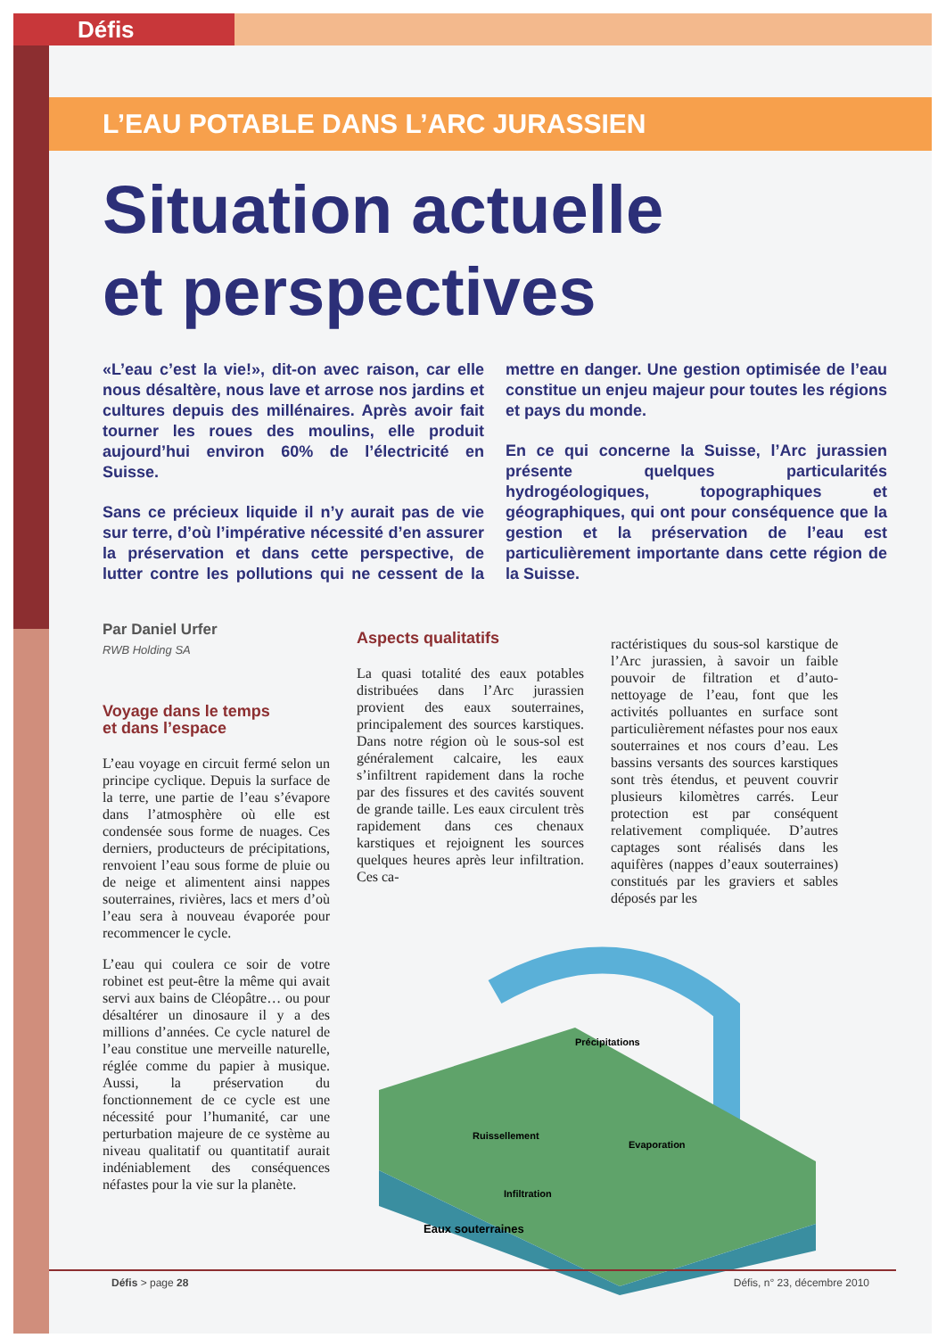Défis
L’EAU POTABLE DANS L’ARC JURASSIEN
Situation actuelle
et perspectives
«L’eau c’est la vie!», dit-on avec raison, car elle nous désaltère, nous lave et arrose nos jardins et cultures depuis des millénaires. Après avoir fait tourner les roues des moulins, elle produit aujourd’hui environ 60% de l’électricité en Suisse.
Sans ce précieux liquide il n’y aurait pas de vie sur terre, d’où l’impérative nécessité d’en assurer la préservation et dans cette perspective, de lutter contre les pollutions qui ne cessent de la mettre en danger. Une gestion optimisée de l’eau constitue un enjeu majeur pour toutes les régions et pays du monde.
En ce qui concerne la Suisse, l’Arc jurassien présente quelques particularités hydrogéologiques, topographiques et géographiques, qui ont pour conséquence que la gestion et la préservation de l’eau est particulièrement importante dans cette région de la Suisse.
Par Daniel Urfer
RWB Holding SA
Voyage dans le temps
et dans l’espace
L’eau voyage en circuit fermé selon un principe cyclique. Depuis la surface de la terre, une partie de l’eau s’évapore dans l’atmosphère où elle est condensée sous forme de nuages. Ces derniers, producteurs de précipitations, renvoient l’eau sous forme de pluie ou de neige et alimentent ainsi nappes souterraines, rivières, lacs et mers d’où l’eau sera à nouveau évaporée pour recommencer le cycle.
L’eau qui coulera ce soir de votre robinet est peut-être la même qui avait servi aux bains de Cléopâtre… ou pour désaltérer un dinosaure il y a des millions d’années. Ce cycle naturel de l’eau constitue une merveille naturelle, réglée comme du papier à musique. Aussi, la préservation du fonctionnement de ce cycle est une nécessité pour l’humanité, car une perturbation majeure de ce système au niveau qualitatif ou quantitatif aurait indéniablement des conséquences néfastes pour la vie sur la planète.
Aspects qualitatifs
La quasi totalité des eaux potables distribuées dans l’Arc jurassien provient des eaux souterraines, principalement des sources karstiques. Dans notre région où le sous-sol est généralement calcaire, les eaux s’infiltrent rapidement dans la roche par des fissures et des cavités souvent de grande taille. Les eaux circulent très rapidement dans ces chenaux karstiques et rejoignent les sources quelques heures après leur infiltration. Ces ca-
ractéristiques du sous-sol karstique de l’Arc jurassien, à savoir un faible pouvoir de filtration et d’auto-nettoyage de l’eau, font que les activités polluantes en surface sont particulièrement néfastes pour nos eaux souterraines et nos cours d’eau. Les bassins versants des sources karstiques sont très étendus, et peuvent couvrir plusieurs kilomètres carrés. Leur protection est par conséquent relativement compliquée. D’autres captages sont réalisés dans les aquifères (nappes d’eaux souterraines) constitués par les graviers et sables déposés par les
Précipitations
Ruissellement
Evaporation
Infiltration
Eaux souterraines
Défis > page 28 Défis, n° 23, décembre 2010